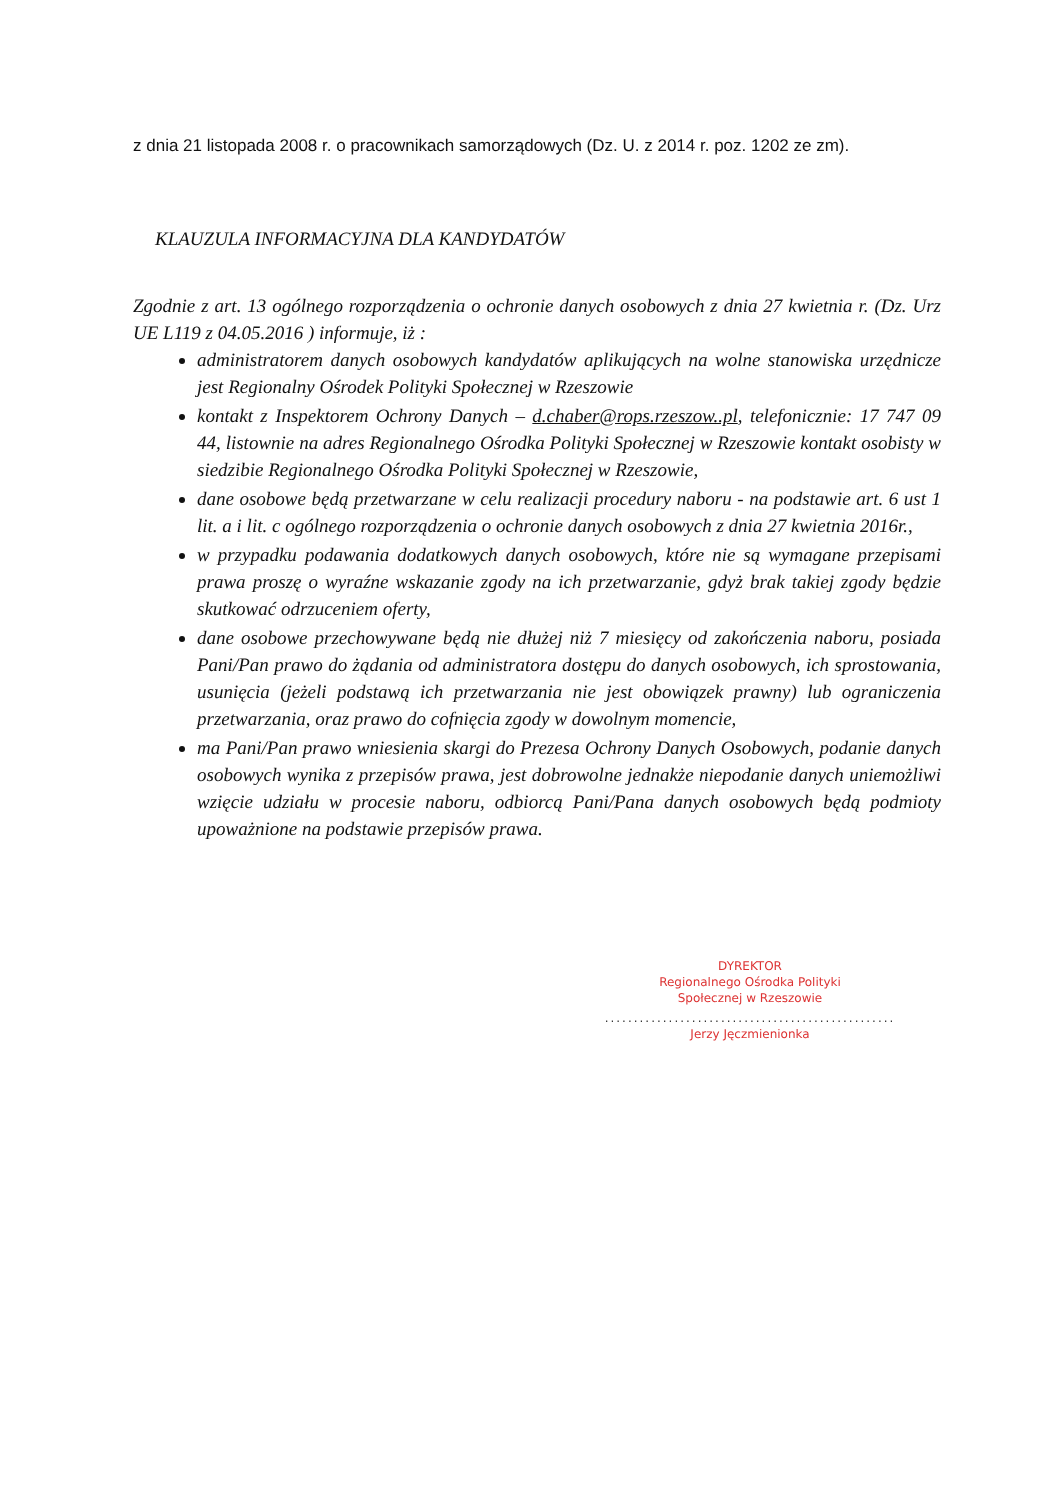z dnia 21 listopada 2008 r. o pracownikach samorządowych (Dz. U. z 2014 r. poz. 1202 ze zm).
KLAUZULA INFORMACYJNA DLA KANDYDATÓW
Zgodnie z art. 13 ogólnego rozporządzenia o ochronie danych osobowych z dnia 27 kwietnia r. (Dz. Urz UE L119 z 04.05.2016 ) informuje, iż :
administratorem danych osobowych kandydatów aplikujących na wolne stanowiska urzędnicze jest Regionalny Ośrodek Polityki Społecznej w Rzeszowie
kontakt z Inspektorem Ochrony Danych – d.chaber@rops.rzeszow..pl, telefonicznie: 17 747 09 44, listownie na adres Regionalnego Ośrodka Polityki Społecznej w Rzeszowie kontakt osobisty w siedzibie Regionalnego Ośrodka Polityki Społecznej w Rzeszowie,
dane osobowe będą przetwarzane w celu realizacji procedury naboru - na podstawie art. 6 ust 1 lit. a i lit. c ogólnego rozporządzenia o ochronie danych osobowych z dnia 27 kwietnia 2016r.,
w przypadku podawania dodatkowych danych osobowych, które nie są wymagane przepisami prawa proszę o wyraźne wskazanie zgody na ich przetwarzanie, gdyż brak takiej zgody będzie skutkować odrzuceniem oferty,
dane osobowe przechowywane będą nie dłużej niż 7 miesięcy od zakończenia naboru, posiada Pani/Pan prawo do żądania od administratora dostępu do danych osobowych, ich sprostowania, usunięcia (jeżeli podstawą ich przetwarzania nie jest obowiązek prawny) lub ograniczenia przetwarzania, oraz prawo do cofnięcia zgody w dowolnym momencie,
ma Pani/Pan prawo wniesienia skargi do Prezesa Ochrony Danych Osobowych, podanie danych osobowych wynika z przepisów prawa, jest dobrowolne jednakże niepodanie danych uniemożliwi wzięcie udziału w procesie naboru, odbiorcą Pani/Pana danych osobowych będą podmioty upoważnione na podstawie przepisów prawa.
DYREKTOR
Regionalnego Ośrodka Polityki
Społecznej w Rzeszowie
..................................................
Jerzy Jęczmienionka